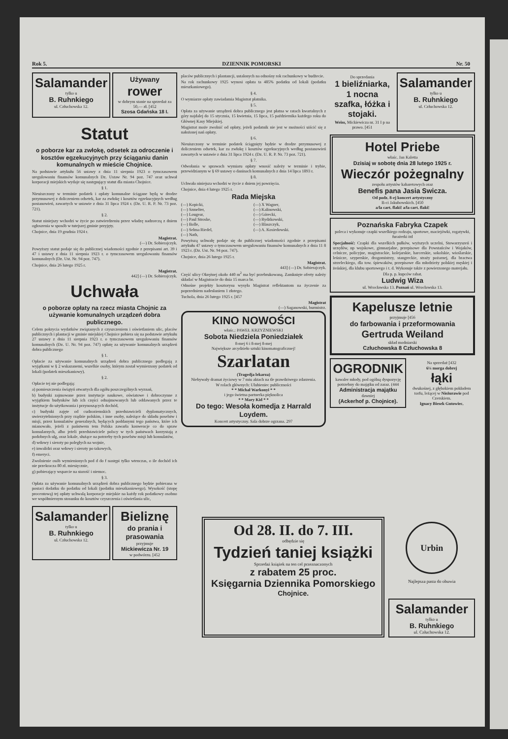Rok 5. DZIENNIK POMORSKI Nr. 50
Salamander
tylko u
B. Ruhnkiego
ul. Człuchowska 12.
Używany
rower
w dobrym stanie na sprzedaż za 50,— zł. [452
Szosa Gdańska 18 I.
Statut
o poborze kar za zwłokę, odsetek za odroczenie i kosztów egzekucyjnych przy ściąganiu danin komunalnych w mieście Chojnice.
Na podstawie artykułu 56 ustawy z dnia 11 sierpnia 1923 o tymczasowem uregulowaniu finansów komunalnych Dz. Ustaw Nr. 94 poz. 747 oraz uchwał korporacji miejskich wydaje się następujący statut dla miasta Chojnice.
§ 1.
Nieuiszczony w terminie podatek i opłaty komunalne ściągane będą w drodze przymusowej z doliczeniem odsetek, kar za zwłokę i kosztów egzekucyjnych według postanowień, zawartych w ustawie z dnia 31 lipca 1924 r. (Dz. U. R. P. Nr. 73 poz. 721).
§ 2.
Statut niniejszy wchodzi w życie po zatwierdzeniu przez władzę nadzorczą z dniem ogłoszenia w sposób w tutejszej gminie przyjęty.
Chojnice, dnia 19 grudnia 1924 r.
Magistrat.
(—) Dr. Sobierajczyk.
Powyższy statut podaje się do publicznej wiadomości zgodnie z przepisami art. 39 i 47 i ustawy z dnia 11 sierpnia 1923 r. o tymczasowem uregulowaniu finansów komunalnych (Dz. Ust. Nr. 94 poz. 747).
Chojnice, dnia 26 lutego 1925 r.
Magistrat.
442] (—) Dr. Sobierajczyk.
Uchwała
o poborze opłaty na rzecz miasta Chojnic za używanie komunalnych urządzeń dobra publicznego.
Celem pokrycia wydatków związanych z czyszczeniem i oświetlaniem ulic, placów publicznych i plantacji w gminie miejskiej Chojnice pobiera się na podstawie artykułu 27 ustawy z dnia 11 sierpnia 1923 r. o tymczasowem uregulowaniu finansów komunalnych (Dz. U. Nr. 94 poz. 747) opłatę za używanie komunalnych urządzeń dobra publicznego
§ 1.
Opłacie za używanie komunalnych urządzeń dobra publicznego podlegają z wyjątkami w § 2 wskazanemi, wszelkie osoby, którym został wymierzony podatek od lokali (podatek mieszkaniowy).
§ 2.
Opłacie tej nie podlegają:
a) pomieszczenia świątyń otwartych dla ogółu poszczególnych wyznań,
b) budynki zajmowane przez instytucje naukowe, oświatowe i dobroczynne z wyjątkiem budynków lub ich części odnajmowanych lub oddawanych przez te instytucje do użytkowania i przynoszących dochód,
c) budynki zajęte od cudzoziemskich przedstawicieli dyplomatycznych, uwierzytelnionych przy rządzie polskim, i inne osoby, należące do składu poselstw i misji, przez konsulatów generalnych, będących poddanymi tego państwa, które ich mianowało, jeżeli z państwem tem Polska zawarła konwencje co do spraw konsularnych, albo jeżeli przedstawiciele polscy w tych państwach korzystają z podobnych ulg, oraz lokale, służące na potrzeby tych poselstw misji lub konsulatów,
d) wdowy i sieroty po poległych na wojnie,
e) inwalidzi oraz wdowy i sieroty po takowych,
f) emeryci.
Zwolnienie osób wymienionych pod d do f następi tylko wtenczas, o ile dochód ich nie przekracza 80 zł. miesięcznie,
g) pobierający wsparcie na starość i niemoc.
§ 3.
Opłata za używanie komunalnych urządzeń dobra publicznego będzie pobierana w postaci dodatku do podatku od lokali (podatku mieszkaniowego). Wysokość (stopę procentową) tej opłaty uchwalą korporacje miejskie na każdy rok podatkowy osobno we współmiernym stosunku do kosztów czyszczenia i oświetlania ulic,
Salamander
tylko u
B. Ruhnkiego
ul. Człuchowska 12.
Bieliznę
do prania i prasowania
przyjmuje
Mickiewicza Nr. 19
w podwórzu. [452
placów publicznych i plantancji, ustalonych na odnośny rok rachunkowy w budżecie.
Na rok rachunkowy 1925 wynosi opłata ta 485% podatku od lokali (podatku mieszkaniowego).
§ 4.
O wymiarze opłaty zawiadamia Magistrat płatnika.
§ 5.
Opłata za używanie urządzeń dobra publicznego jest płatna w ratach kwartalnych z góry najdalej do 15 stycznia, 15 kwietnia, 15 lipca, 15 października każdego roku do Głównej Kasy Miejskiej.
Magistrat może zwolnić od opłaty, jeżeli podatnik nie jest w możności uiścić się z nałożonej nań opłaty.
§ 6.
Nieuiszczony w terminie podatek ściągnięty będzie w drodze przymusowej z doliczeniem odsetek, kar za zwłokę i kosztów egzekucyjnych według postanowień zawartych w ustawie z dnia 31 lipca 1924 r. (Dz. U. R. P. Nr. 73 poz. 721).
§ 7.
Odwołania w sprawach wymiaru opłaty wnosić należy w terminie i trybie, przewidzianym w § 69 ustawy o daninach komunalnych z dnia 14 lipca 1893 r.
§ 8.
Uchwała niniejsza wchodzi w życie z dniem jej powzięcia.
Chojnice, dnia 4 lutego 1925 r.
Rada Miejska
(—) Kopicki,
(—) Szmelter,
(—) Lougear,
(—) Paul Stroske,
(—) Bolle,
(—) Selma Riedel,
(—) Nath,
(—) X Wagner,
(—) Kalinowski,
(—) Górecki,
(—) Rydzkowski,
(—) Blaszczyk,
(—) A. Kosiedowski.
Powyższą uchwałę podaje się do publicznej wiadomości zgodnie z przepisami artykułu 47 ustawy o tymczasowem uregulowaniu finansów komunalnych z dnia 11 8 1923 r. (Dz. Ust. Nr. 94 poz. 747).
Chojnice, dnia 26 lutego 1925 r.
Magistrat.
443] (—) Dr. Sobierajczyk.
Część ulicy Okrężnej około 440 m<sup>2</sup> ma być przebrukowaną. Zamknięte oferty należy składać w Magistracie do dnia 15 marca br.
Odnośne projekty kosztorysu wysyła Magistrat reflektantom na życzenie za poprzedniem nadesłaniem 1 złotego.
Tuchola, dnia 26 lutego 1925 r. [457
Magistrat
(—) Saganowski, burmistrz.
KINO NOWOŚCI
właśc.: PAWEŁ KRZYŻNIEWSKI
Sobota Niedziela Poniedziałek
8-mej 6 i 8-mej 8-mej
Największe arcydzieło sztuki kinomatograficznej!
Szarlatan
(Tragedja lekarza)
Niebywały dramat życiowy w 7 miu aktach na tle prawdziwego zdarzenia.
W rolach głównych: Ulubieniec publiczności
* * Michał Warkonyi * *
i jego świetna partnerka pięknolica
* * Mary Kid * *
Do tego: Wesoła komedja z Harrald Loydem.
Koncert artystyczny. Sala dobrze ogrzana. 297
Do sprzedania
1 bieliźniarka, 1 nocna szafka, łóżka i stojaki.
Weiss, Mickiewicza nr. 31 I p na prawo. [451
Salamander
tylko u
B. Ruhnkiego
ul. Człuchowska 12.
Hotel Priebe
właśc. Jan Kaletta
Dzisiaj w sobotę dnia 28 lutego 1925 r.
Wieczór pożegnalny
zespołu artystów kabaretowych oraz
Benefis pana Jasia Swicza.
Od podz. 8-ej koncert artystyczny
B-ci Jakubowskich. [450
a/la cart. flaki! a/la cart. flaki!
Poznańska Fabryka Czapek
poleca i wykonuje czapki wszelkiego rodzaju, sportowe, maciejówki, rogatywki, furażerki itd
Specjalność: Czapki dla wszelkich pułków, wyższych uczelni, Stowarzyszeń i urzędów, np wojskowe, gimnazjalne, przepisowe dla Powstańców i Wojaków, celnicze, policyjne, magistrackie, kolejarskie, harcerskie, sokolskie, wioślarskie, leśnicze, szyperskie, drogomistrzy, stangreckie, straży pożarnej, dla bractwa strzeleckiego, dla tow. śpiewaków, przepisowe dla młodzieży polskiej męskiej i żeńskiej, dla klubu sportowego i t. d. Wykonuje także z powierzonego materjału.
Dla p. p. kupców rabat.
Ludwig Wiza
ul. Wrocławska 13. Poznań ul. Wrocławska 13.
Kapelusze letnie
przyjmuje [456
do farbowania i przeformowania
Gertruda Weiland
skład modniarski
Człuchowska 8 Człuchowska 8
OGRODNIK
kawaler młody, pod ogólną dyspozycję potrzebny do majątku od zaraz. (444
Administracja majątku
dawniej
(Ackerhof p. Chojnice).
Na sprzedaż [432
6¼ morga dobrej
łąki
dwukośnej, z głębokiem pokładem torfu, leżącej w Nieżurawie pod Czerskiem.
Ignacy Biesek Gutowiec.
Od 28. II. do 7. III.
odbędzie się
Tydzień taniej książki
Sprzedaż książek na ten cel przeznaczonych
z rabatem 25 proc.
Księgarnia Dziennika Pomorskiego
Chojnice.
Urbin
Najlepsza pasta do obuwia
Salamander
tylko u
B. Ruhnkiego
ul. Człuchowska 12.